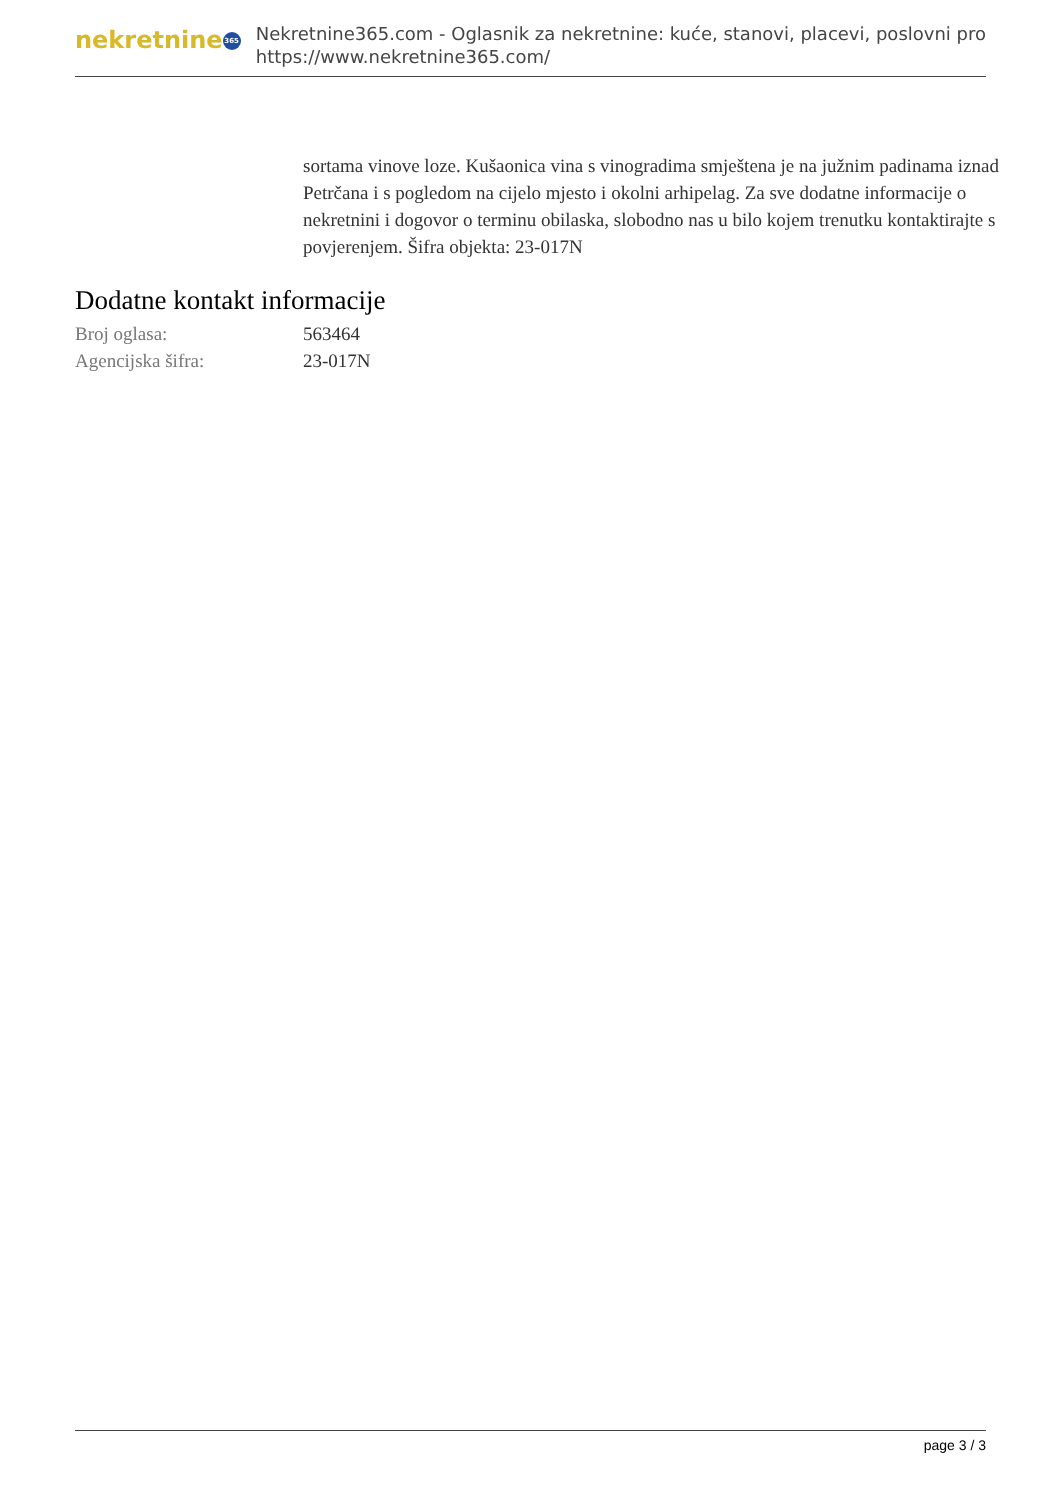nekretnine 365
Nekretnine365.com - Oglasnik za nekretnine: kuće, stanovi, placevi, poslovni pro
https://www.nekretnine365.com/
sortama vinove loze. Kušaonica vina s vinogradima smještena je na južnim padinama iznad Petrčana i s pogledom na cijelo mjesto i okolni arhipelag. Za sve dodatne informacije o nekretnini i dogovor o terminu obilaska, slobodno nas u bilo kojem trenutku kontaktirajte s povjerenjem. Šifra objekta: 23-017N
Dodatne kontakt informacije
| Broj oglasa: | 563464 |
| Agencijska šifra: | 23-017N |
page 3 / 3